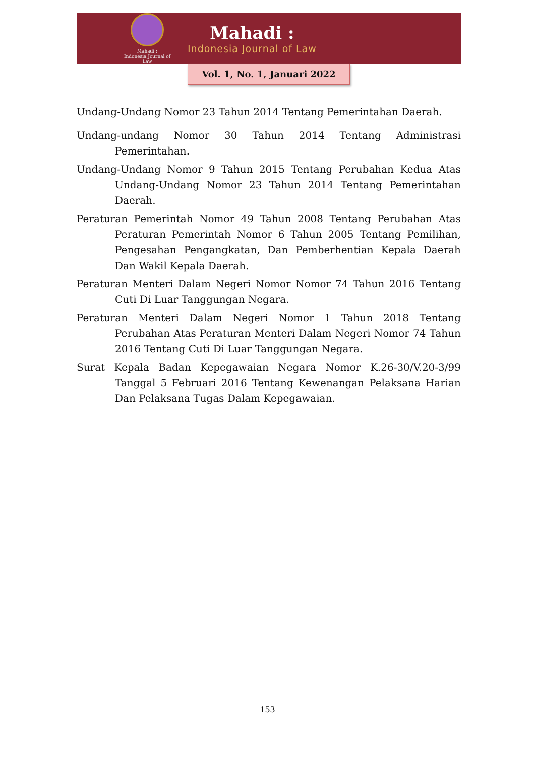Mahadi :
Indonesia Journal of Law
Mahadi :
Indonesia Journal of Law
Vol. 1, No. 1, Januari 2022
Undang-Undang Nomor 23 Tahun 2014 Tentang Pemerintahan Daerah.
Undang-undang Nomor 30 Tahun 2014 Tentang Administrasi Pemerintahan.
Undang-Undang Nomor 9 Tahun 2015 Tentang Perubahan Kedua Atas Undang-Undang Nomor 23 Tahun 2014 Tentang Pemerintahan Daerah.
Peraturan Pemerintah Nomor 49 Tahun 2008 Tentang Perubahan Atas Peraturan Pemerintah Nomor 6 Tahun 2005 Tentang Pemilihan, Pengesahan Pengangkatan, Dan Pemberhentian Kepala Daerah Dan Wakil Kepala Daerah.
Peraturan Menteri Dalam Negeri Nomor Nomor 74 Tahun 2016 Tentang Cuti Di Luar Tanggungan Negara.
Peraturan Menteri Dalam Negeri Nomor 1 Tahun 2018 Tentang Perubahan Atas Peraturan Menteri Dalam Negeri Nomor 74 Tahun 2016 Tentang Cuti Di Luar Tanggungan Negara.
Surat Kepala Badan Kepegawaian Negara Nomor K.26-30/V.20-3/99 Tanggal 5 Februari 2016 Tentang Kewenangan Pelaksana Harian Dan Pelaksana Tugas Dalam Kepegawaian.
153